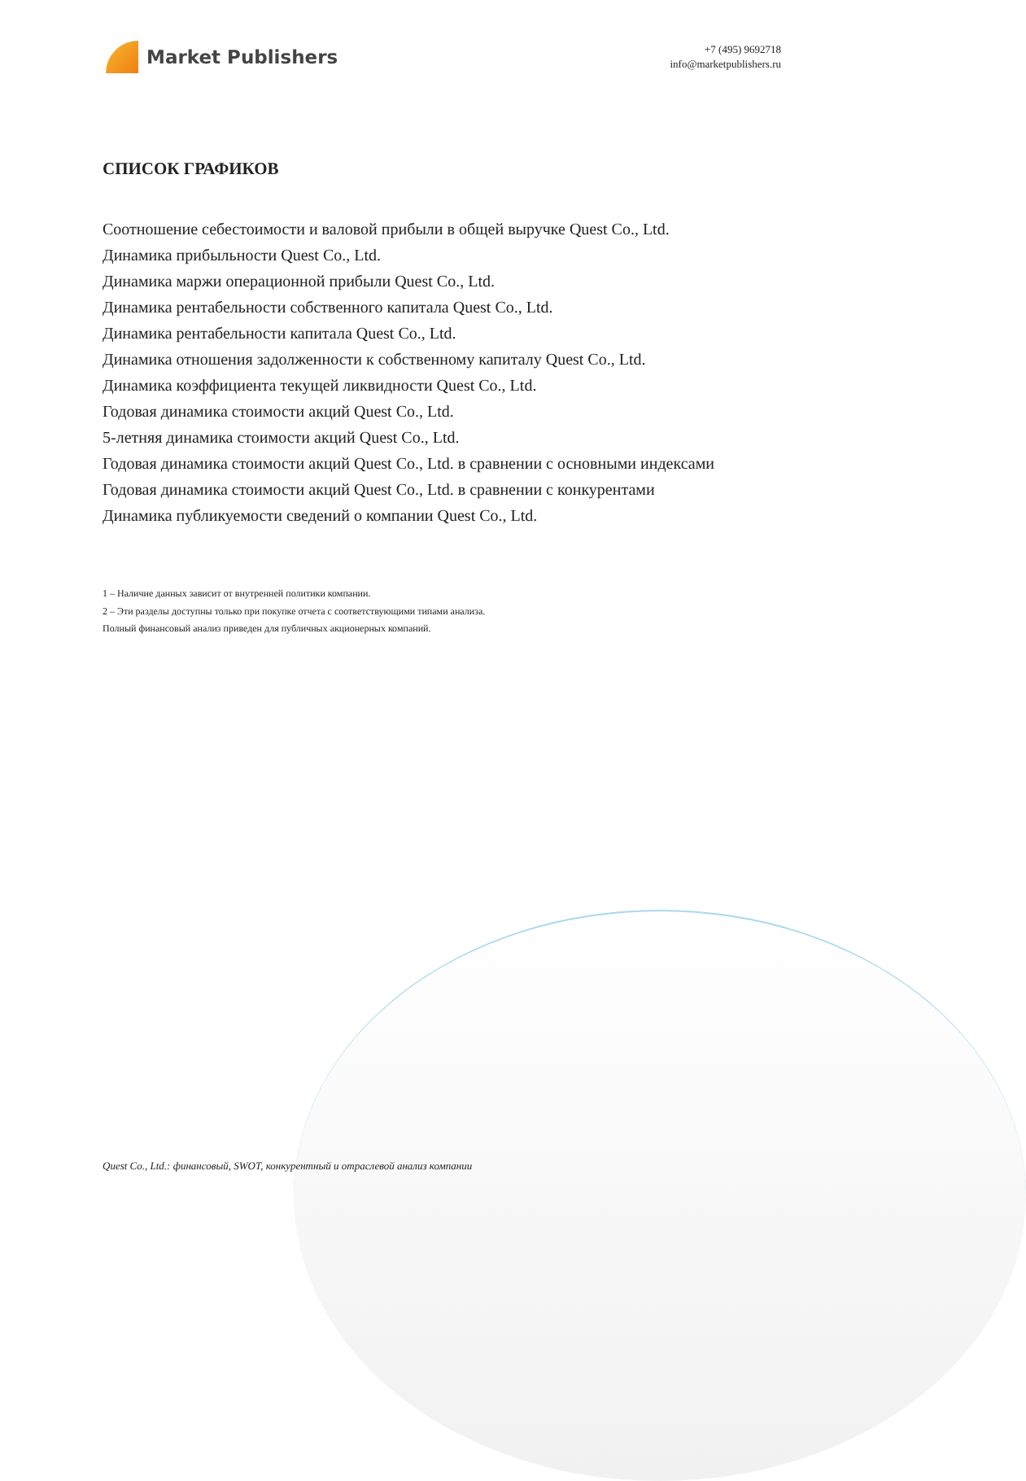Market Publishers
+7 (495) 9692718
info@marketpublishers.ru
СПИСОК ГРАФИКОВ
Соотношение себестоимости и валовой прибыли в общей выручке Quest Co., Ltd.
Динамика прибыльности Quest Co., Ltd.
Динамика маржи операционной прибыли Quest Co., Ltd.
Динамика рентабельности собственного капитала Quest Co., Ltd.
Динамика рентабельности капитала Quest Co., Ltd.
Динамика отношения задолженности к собственному капиталу Quest Co., Ltd.
Динамика коэффициента текущей ликвидности Quest Co., Ltd.
Годовая динамика стоимости акций Quest Co., Ltd.
5-летняя динамика стоимости акций Quest Co., Ltd.
Годовая динамика стоимости акций Quest Co., Ltd. в сравнении с основными индексами
Годовая динамика стоимости акций Quest Co., Ltd. в сравнении с конкурентами
Динамика публикуемости сведений о компании Quest Co., Ltd.
1 – Наличие данных зависит от внутренней политики компании.
2 – Эти разделы доступны только при покупке отчета с соответствующими типами анализа.
Полный финансовый анализ приведен для публичных акционерных компаний.
Quest Co., Ltd.: финансовый, SWOT, конкурентный и отраслевой анализ компании